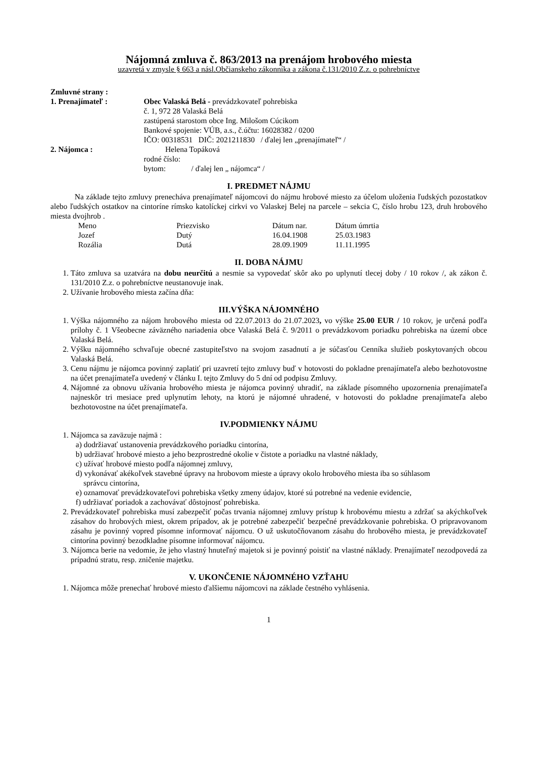Nájomná zmluva č. 863/2013 na prenájom hrobového miesta
uzavretá v zmysle § 663 a násl.Občianskeho zákonníka a zákona č.131/2010 Z.z. o pohrebníctve
Zmluvné strany :
| 1. Prenajímateľ : | Obec Valaská Belá - prevádzkovateľ pohrebiska č. 1, 972 28 Valaská Belá zastúpená starostom obce Ing. Milošom Cúcikom Bankové spojenie: VÚB, a.s., č.účtu: 16028382 / 0200 IČO: 00318531 DIČ: 2021211830 / ďalej len „prenajímateľ“ / |
| 2. Nájomca : | Helena Topáková rodné číslo: bytom: / ďalej len „ nájomca“ / |
I. PREDMET NÁJMU
Na základe tejto zmluvy prenecháva prenajímateľ nájomcovi do nájmu hrobové miesto za účelom uloženia ľudských pozostatkov alebo ľudských ostatkov na cintoríne rímsko katolíckej cirkvi vo Valaskej Belej na parcele – sekcia C, číslo hrobu 123, druh hrobového miesta dvojhrob .
| Meno | Priezvisko | Dátum nar. | Dátum úmrtia |
| --- | --- | --- | --- |
| Jozef | Dutý | 16.04.1908 | 25.03.1983 |
| Rozália | Dutá | 28.09.1909 | 11.11.1995 |
II. DOBA NÁJMU
1. Táto zmluva sa uzatvára na dobu neurčitú a nesmie sa vypovedať skôr ako po uplynutí tlecej doby / 10 rokov /, ak zákon č. 131/2010 Z.z. o pohrebníctve neustanovuje inak.
2. Užívanie hrobového miesta začína dňa:
III.VÝŠKA NÁJOMNÉHO
1. Výška nájomného za nájom hrobového miesta od 22.07.2013 do 21.07.2023, vo výške 25.00 EUR / 10 rokov, je určená podľa prílohy č. 1 Všeobecne záväzného nariadenia obce Valaská Belá č. 9/2011 o prevádzkovom poriadku pohrebiska na území obce Valaská Belá.
2. Výšku nájomného schvaľuje obecné zastupiteľstvo na svojom zasadnutí a je súčasťou Cenníka služieb poskytovaných obcou Valaská Belá.
3. Cenu nájmu je nájomca povinný zaplatiť pri uzavretí tejto zmluvy buď v hotovosti do pokladne prenajímateľa alebo bezhotovostne na účet prenajímateľa uvedený v článku I. tejto Zmluvy do 5 dní od podpisu Zmluvy.
4. Nájomné za obnovu užívania hrobového miesta je nájomca povinný uhradiť, na základe písomného upozornenia prenajímateľa najneskôr tri mesiace pred uplynutím lehoty, na ktorú je nájomné uhradené, v hotovosti do pokladne prenajímateľa alebo bezhotovostne na účet prenajímateľa.
IV.PODMIENKY NÁJMU
1. Nájomca sa zaväzuje najmä :
a) dodržiavať ustanovenia prevádzkového poriadku cintorína,
b) udržiavať hrobové miesto a jeho bezprostredné okolie v čistote a poriadku na vlastné náklady,
c) užívať hrobové miesto podľa nájomnej zmluvy,
d) vykonávať akékoľvek stavebné úpravy na hrobovom mieste a úpravy okolo hrobového miesta iba so súhlasom
správcu cintorína,
e) oznamovať prevádzkovateľovi pohrebiska všetky zmeny údajov, ktoré sú potrebné na vedenie evidencie,
f) udržiavať poriadok a zachovávať dôstojnosť pohrebiska.
2. Prevádzkovateľ pohrebiska musí zabezpečiť počas trvania nájomnej zmluvy prístup k hrobovému miestu a zdržať sa akýchkoľvek zásahov do hrobových miest, okrem prípadov, ak je potrebné zabezpečiť bezpečné prevádzkovanie pohrebiska. O pripravovanom zásahu je povinný vopred písomne informovať nájomcu. O už uskutočňovanom zásahu do hrobového miesta, je prevádzkovateľ cintorína povinný bezodkladne písomne informovať nájomcu.
3. Nájomca berie na vedomie, že jeho vlastný hnuteľný majetok si je povinný poistiť na vlastné náklady. Prenajímateľ nezodpovedá za prípadnú stratu, resp. zničenie majetku.
V. UKONČENIE NÁJOMNÉHO VZŤAHU
1. Nájomca môže prenechať hrobové miesto ďalšiemu nájomcovi na základe čestného vyhlásenia.
1